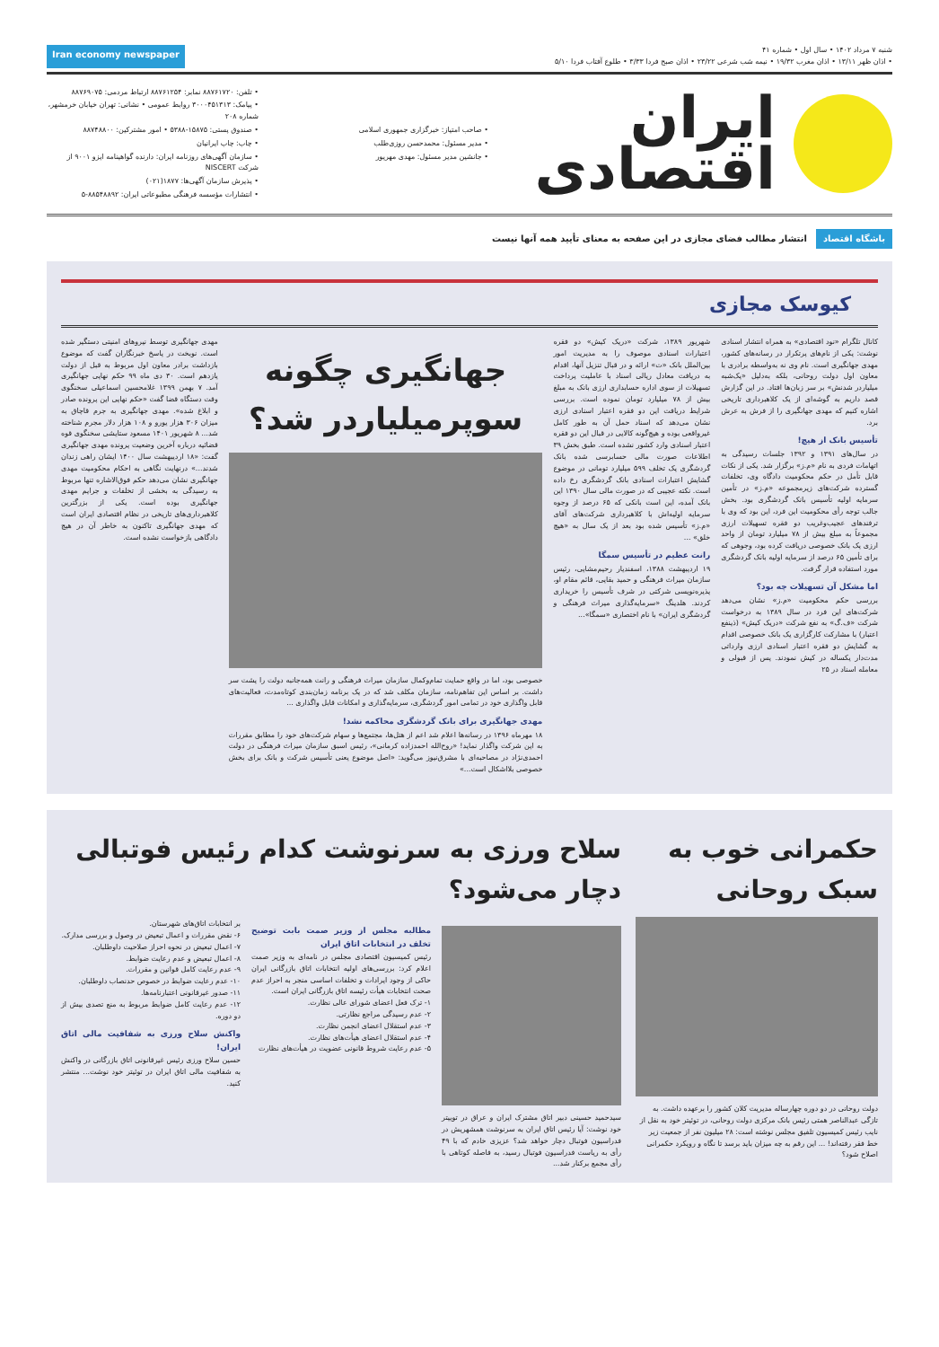شنبه ۷ مرداد ۱۴۰۲ • سال اول • شماره ۴۱
• اذان ظهر ۱۳/۱۱ • اذان مغرب ۱۹/۳۲ • نیمه شب شرعی ۲۳/۲۲ • اذان صبح فردا ۳/۳۳ • طلوع آفتاب فردا ۵/۱۰
Iran economy newspaper
ایران اقتصادی
• صاحب امتیاز: خبرگزاری جمهوری اسلامی
• مدیر مسئول: محمدحسن روزی‌طلب
• جانشین مدیر مسئول: مهدی مهرپور
• تلفن: ۸۸۷۶۱۷۲۰ نمابر: ۸۸۷۶۱۲۵۴ ارتباط مردمی: ۸۸۷۶۹۰۷۵
• پیامک: ۳۰۰۰۴۵۱۳۱۳ روابط عمومی • نشانی: تهران خیابان خرمشهر، شماره ۲۰۸
• صندوق پستی: ۱۵۸۷۵-۵۳۸۸ • امور مشترکین: ۸۸۷۴۸۸۰۰
• چاپ: چاپ ایرانیان
• سازمان آگهی‌های روزنامه ایران: دارنده گواهینامه ایزو ۹۰۰۱ از شرکت NISCERT
• پذیرش سازمان آگهی‌ها: ۱۸۷۷(۰۲۱)
• انتشارات مؤسسه فرهنگی مطبوعاتی ایران: ۸۸۵۴۸۸۹۲-۵
باشگاه اقتصاد انتشار مطالب فضای مجازی در این صفحه به معنای تأیید همه آنها نیست
کیوسک مجازی
کانال تلگرام «نود اقتصادی» به همراه انتشار اسنادی نوشت: یکی از نام‌های پرتکرار در رسانه‌های کشور، مهدی جهانگیری است. نام وی نه به‌واسطه برادری با معاون اول دولت روحانی، بلکه به‌دلیل «یک‌شبه میلیاردر شدنش» بر سر زبان‌ها افتاد. در این گزارش قصد داریم به گوشه‌ای از یک کلاهبرداری تاریخی اشاره کنیم که مهدی جهانگیری را از فرش به عرش برد.
تأسیس بانک از هیچ!
در سال‌های ۱۳۹۱ و ۱۳۹۲ جلسات رسیدگی به اتهامات فردی به نام «م.ز» برگزار شد. یکی از نکات قابل تأمل در حکم محکومیت دادگاه وی، تخلفات گسترده شرکت‌های زیرمجموعه «م.ز» در تأمین سرمایه اولیه تأسیس بانک گردشگری بود. بخش جالب توجه رأی محکومیت این فرد، این بود که وی با ترفندهای عجیب‌وغریب دو فقره تسهیلات ارزی مجموعاً به مبلغ بیش از ۷۸ میلیارد تومان از واحد ارزی یک بانک خصوصی دریافت کرده بود، وجوهی که برای تأمین ۶۵ درصد از سرمایه اولیه بانک گردشگری مورد استفاده قرار گرفت.
اما مشکل آن تسهیلات چه بود؟
بررسی حکم محکومیت «م.ز» نشان می‌دهد شرکت‌های این فرد در سال ۱۳۸۹ به درخواست شرکت «ف.گ» به نفع شرکت «دریک کیش» (ذینفع اعتبار) با مشارکت کارگزاری یک بانک خصوصی اقدام به گشایش دو فقره اعتبار اسنادی ارزی وارداتی مدت‌دار یکساله در کیش نمودند. پس از قبولی و معامله اسناد در ۲۵
شهریور ۱۳۸۹، شرکت «دریک کیش» دو فقره اعتبارات اسنادی موصوف را به مدیریت امور بین‌الملل بانک «ت» ارائه و در قبال تنزیل آنها، اقدام به دریافت معادل ریالی اسناد با عاملیت پرداخت تسهیلات از سوی اداره حسابداری ارزی بانک به مبلغ بیش از ۷۸ میلیارد تومان نموده است. بررسی شرایط دریافت این دو فقره اعتبار اسنادی ارزی نشان می‌دهد که اسناد حمل آن به طور کامل غیرواقعی بوده و هیچ‌گونه کالایی در قبال این دو فقره اعتبار اسنادی وارد کشور نشده است. طبق بخش ۳۹ اطلاعات صورت مالی حسابرسی شده بانک گردشگری یک تخلف ۵۹۹ میلیارد تومانی در موضوع گشایش اعتبارات اسنادی بانک گردشگری رخ داده است. نکته عجیبی که در صورت مالی سال ۱۳۹۰ این بانک آمده، این است بانکی که ۶۵ درصد از وجوه سرمایه اولیه‌اش با کلاهبرداری شرکت‌های آقای «م.ز» تأسیس شده بود بعد از یک سال به «هیچ خلق» ...
رانت عظیم در تأسیس سمگا
۱۹ اردیبهشت ۱۳۸۸، اسفندیار رحیم‌مشایی، رئیس سازمان میراث فرهنگی و حمید بقایی، قائم مقام او، پذیره‌نویسی شرکتی در شرف تأسیس را خریداری کردند. هلدینگ «سرمایه‌گذاری میراث فرهنگی و گردشگری ایران» با نام اختصاری «سمگا»...
جهانگیری چگونه سوپرمیلیاردر شد؟
خصوصی بود، اما در واقع حمایت تمام‌وکمال سازمان میراث فرهنگی و رانت همه‌جانبه دولت را پشت سر داشت. بر اساس این تفاهم‌نامه، سازمان مکلف شد که در یک برنامه زمان‌بندی کوتاه‌مدت، فعالیت‌های قابل واگذاری خود در تمامی امور گردشگری، سرمایه‌گذاری و امکانات قابل واگذاری ...
مهدی جهانگیری برای بانک گردشگری محاکمه نشد!
۱۸ مهرماه ۱۳۹۶ در رسانه‌ها اعلام شد اعم از هتل‌ها، مجتمع‌ها و سهام شرکت‌های خود را مطابق مقررات به این شرکت واگذار نماید! «روح‌الله احمدزاده کرمانی»، رئیس اسبق سازمان میراث فرهنگی در دولت احمدی‌نژاد در مصاحبه‌ای با مشرق‌نیوز می‌گوید: «اصل موضوع یعنی تأسیس شرکت و بانک برای بخش خصوصی بلااشکال است...»
مهدی جهانگیری توسط نیروهای امنیتی دستگیر شده است. نوبخت در پاسخ خبرنگاران گفت که موضوع بازداشت برادر معاون اول مربوط به قبل از دولت یازدهم است. ۳۰ دی ماه ۹۹ حکم نهایی جهانگیری آمد. ۷ بهمن ۱۳۹۹ غلامحسین اسماعیلی سخنگوی وقت دستگاه قضا گفت «حکم نهایی این پرونده صادر و ابلاغ شده». مهدی جهانگیری به جرم قاچاق به میزان ۳۰۶ هزار یورو و ۱۰۸ هزار دلار مجرم شناخته شد... ۸ شهریور ۱۴۰۱ مسعود ستایشی سخنگوی قوه قضائیه درباره آخرین وضعیت پرونده مهدی جهانگیری گفت: «۱۸ اردیبهشت سال ۱۴۰۰ ایشان راهی زندان شدند...» درنهایت نگاهی به احکام محکومیت مهدی جهانگیری نشان می‌دهد حکم فوق‌الاشاره تنها مربوط به رسیدگی به بخشی از تخلفات و جرایم مهدی جهانگیری بوده است. یکی از بزرگترین کلاهبرداری‌های تاریخی در نظام اقتصادی ایران است که مهدی جهانگیری تاکنون به خاطر آن در هیچ دادگاهی بازخواست نشده است.
حکمرانی خوب به سبک روحانی
دولت روحانی در دو دوره چهارساله مدیریت کلان کشور را برعهده داشت. به تازگی عبدالناصر همتی رئیس بانک مرکزی دولت روحانی، در توئیتر خود به نقل از نایب رئیس کمیسیون تلفیق مجلس نوشته است: ۲۸ میلیون نفر از جمعیت زیر خط فقر رفته‌اند! ... این رقم به چه میزان باید برسد تا نگاه و رویکرد حکمرانی اصلاح شود؟
سلاح ورزی به سرنوشت کدام رئیس فوتبالی دچار می‌شود؟
سیدحمید حسینی دبیر اتاق مشترک ایران و عراق در توییتر خود نوشت: آیا رئیس اتاق ایران به سرنوشت همشهریش در فدراسیون فوتبال دچار خواهد شد؟ عزیزی خادم که با ۴۹ رأی به ریاست فدراسیون فوتبال رسید، به فاصله کوتاهی با رأی مجمع برکنار شد...
مطالبه مجلس از وزیر صمت بابت توضیح تخلف در انتخابات اتاق ایران
رئیس کمیسیون اقتصادی مجلس در نامه‌ای به وزیر صمت اعلام کرد: بررسی‌های اولیه انتخابات اتاق بازرگانی ایران حاکی از وجود ایرادات و تخلفات اساسی منجر به احراز عدم صحت انتخابات هیأت رئیسه اتاق بازرگانی ایران است.
۱- ترک فعل اعضای شورای عالی نظارت.
۲- عدم رسیدگی مراجع نظارتی.
۳- عدم استقلال اعضای انجمن نظارت.
۴- عدم استقلال اعضای هیأت‌های نظارت.
۵- عدم رعایت شروط قانونی عضویت در هیأت‌های نظارت
بر انتخابات اتاق‌های شهرستان.
۶- نقض مقررات و اعمال تبعیض در وصول و بررسی مدارک.
۷- اعمال تبعیض در نحوه احراز صلاحیت داوطلبان.
۸- اعمال تبعیض و عدم رعایت ضوابط.
۹- عدم رعایت کامل قوانین و مقررات.
۱۰- عدم رعایت ضوابط در خصوص حدنصاب داوطلبان.
۱۱- صدور غیرقانونی اعتبارنامه‌ها.
۱۲- عدم رعایت کامل ضوابط مربوط به منع تصدی بیش از دو دوره.
واکنش سلاح ورزی به شفافیت مالی اتاق ایران!
حسین سلاح ورزی رئیس غیرقانونی اتاق بازرگانی در واکنش به شفافیت مالی اتاق ایران در توئیتر خود نوشت... منتشر کنید.